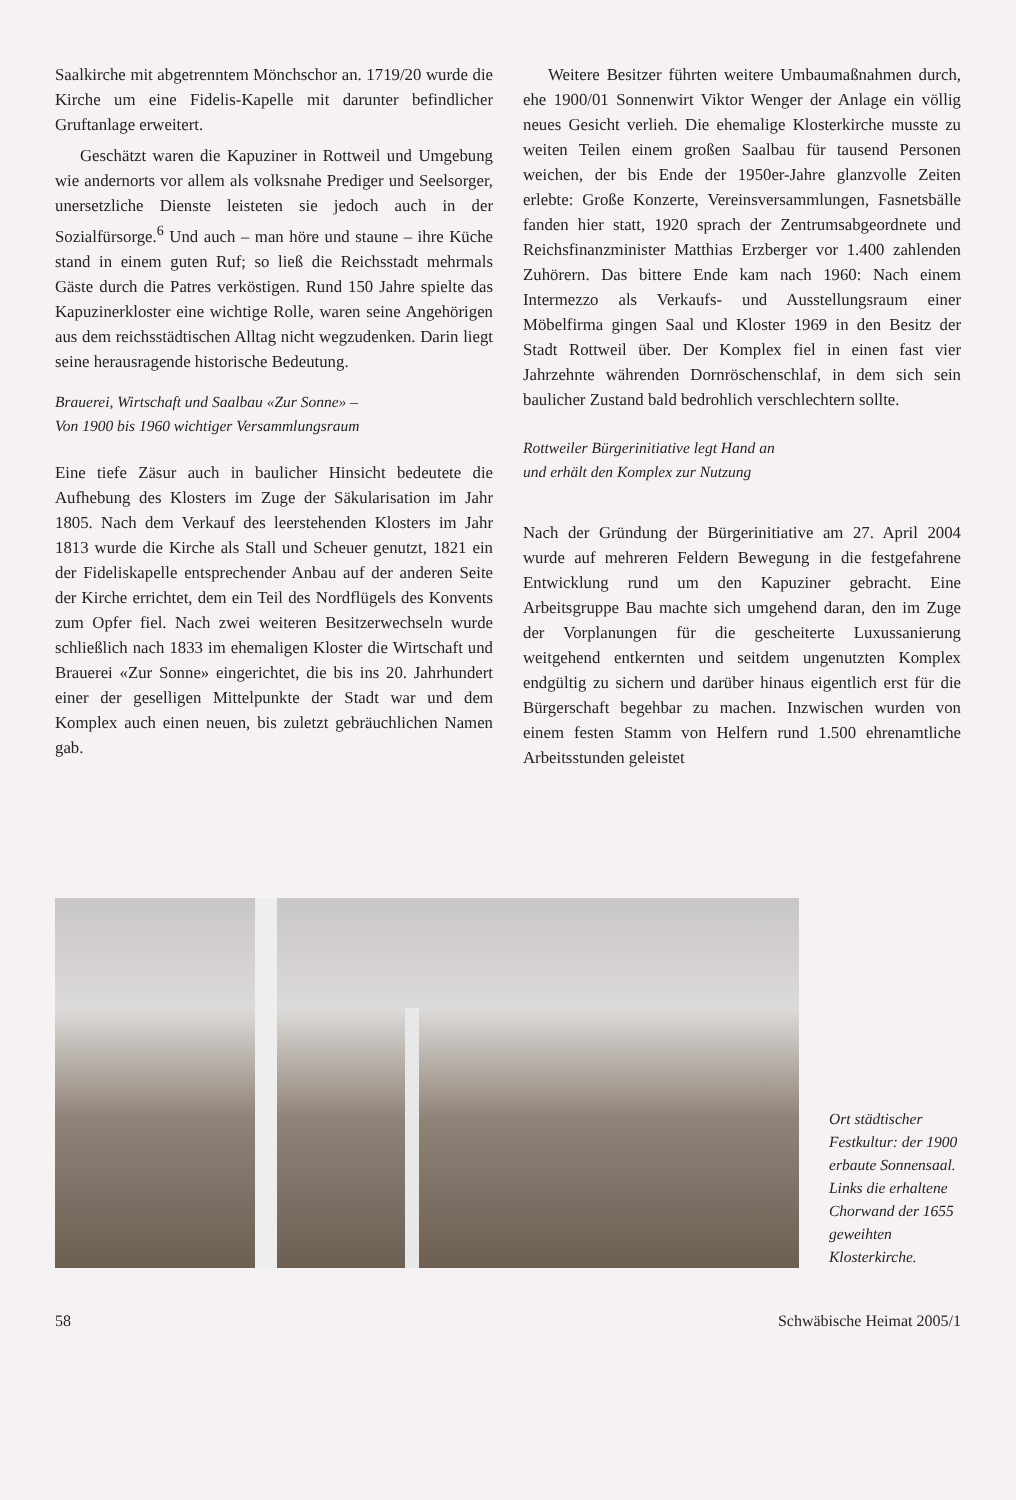Saalkirche mit abgetrenntem Mönchschor an. 1719/20 wurde die Kirche um eine Fidelis-Kapelle mit darunter befindlicher Gruftanlage erweitert.
Geschätzt waren die Kapuziner in Rottweil und Umgebung wie andernorts vor allem als volksnahe Prediger und Seelsorger, unersetzliche Dienste leisteten sie jedoch auch in der Sozialfürsorge.<sup>6</sup> Und auch – man höre und staune – ihre Küche stand in einem guten Ruf; so ließ die Reichsstadt mehrmals Gäste durch die Patres verköstigen. Rund 150 Jahre spielte das Kapuzinerkloster eine wichtige Rolle, waren seine Angehörigen aus dem reichsstädtischen Alltag nicht wegzudenken. Darin liegt seine herausragende historische Bedeutung.
Brauerei, Wirtschaft und Saalbau «Zur Sonne» –
Von 1900 bis 1960 wichtiger Versammlungsraum
Eine tiefe Zäsur auch in baulicher Hinsicht bedeutete die Aufhebung des Klosters im Zuge der Säkularisation im Jahr 1805. Nach dem Verkauf des leerstehenden Klosters im Jahr 1813 wurde die Kirche als Stall und Scheuer genutzt, 1821 ein der Fideliskapelle entsprechender Anbau auf der anderen Seite der Kirche errichtet, dem ein Teil des Nordflügels des Konvents zum Opfer fiel. Nach zwei weiteren Besitzerwechseln wurde schließlich nach 1833 im ehemaligen Kloster die Wirtschaft und Brauerei «Zur Sonne» eingerichtet, die bis ins 20. Jahrhundert einer der geselligen Mittelpunkte der Stadt war und dem Komplex auch einen neuen, bis zuletzt gebräuchlichen Namen gab.
Weitere Besitzer führten weitere Umbaumaßnahmen durch, ehe 1900/01 Sonnenwirt Viktor Wenger der Anlage ein völlig neues Gesicht verlieh. Die ehemalige Klosterkirche musste zu weiten Teilen einem großen Saalbau für tausend Personen weichen, der bis Ende der 1950er-Jahre glanzvolle Zeiten erlebte: Große Konzerte, Vereinsversammlungen, Fasnetsbälle fanden hier statt, 1920 sprach der Zentrumsabgeordnete und Reichsfinanzminister Matthias Erzberger vor 1.400 zahlenden Zuhörern. Das bittere Ende kam nach 1960: Nach einem Intermezzo als Verkaufs- und Ausstellungsraum einer Möbelfirma gingen Saal und Kloster 1969 in den Besitz der Stadt Rottweil über. Der Komplex fiel in einen fast vier Jahrzehnte währenden Dornröschenschlaf, in dem sich sein baulicher Zustand bald bedrohlich verschlechtern sollte.
Rottweiler Bürgerinitiative legt Hand an
und erhält den Komplex zur Nutzung
Nach der Gründung der Bürgerinitiative am 27. April 2004 wurde auf mehreren Feldern Bewegung in die festgefahrene Entwicklung rund um den Kapuziner gebracht. Eine Arbeitsgruppe Bau machte sich umgehend daran, den im Zuge der Vorplanungen für die gescheiterte Luxussanierung weitgehend entkernten und seitdem ungenutzten Komplex endgültig zu sichern und darüber hinaus eigentlich erst für die Bürgerschaft begehbar zu machen. Inzwischen wurden von einem festen Stamm von Helfern rund 1.500 ehrenamtliche Arbeitsstunden geleistet
Ort städtischer Festkultur: der 1900 erbaute Sonnensaal. Links die erhaltene Chorwand der 1655 geweihten Klosterkirche.
58 Schwäbische Heimat 2005/1